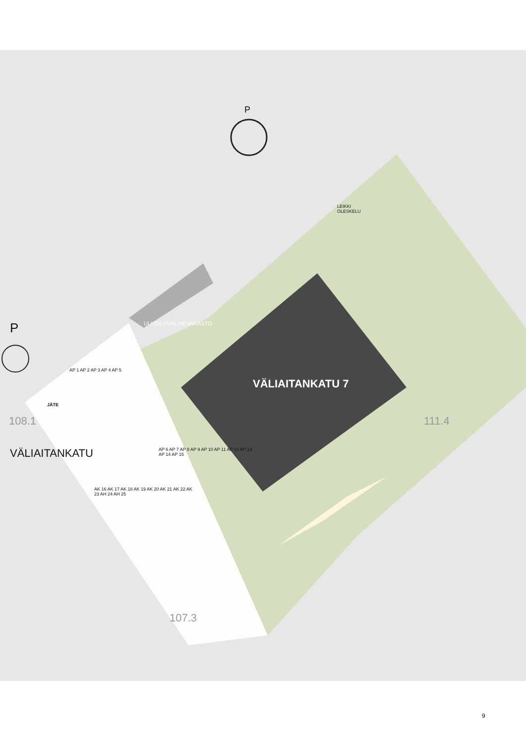P
P ULKOILUVÄLINEVARASTO
LEIKKI
OLESKELU
VÄLIAITANKATU 7
VÄLIAITANKATU
JÄTE
108.1 111.4
107.3
AP 1 AP 2 AP 3 AP 4 AP 5
AP 6 AP 7 AP 8 AP 9 AP 10 AP 11 AP 12 AP 13 AP 14 AP 15
AK 16 AK 17 AK 18 AK 19 AK 20 AK 21 AK 22 AK 23 AH 24 AH 25
9